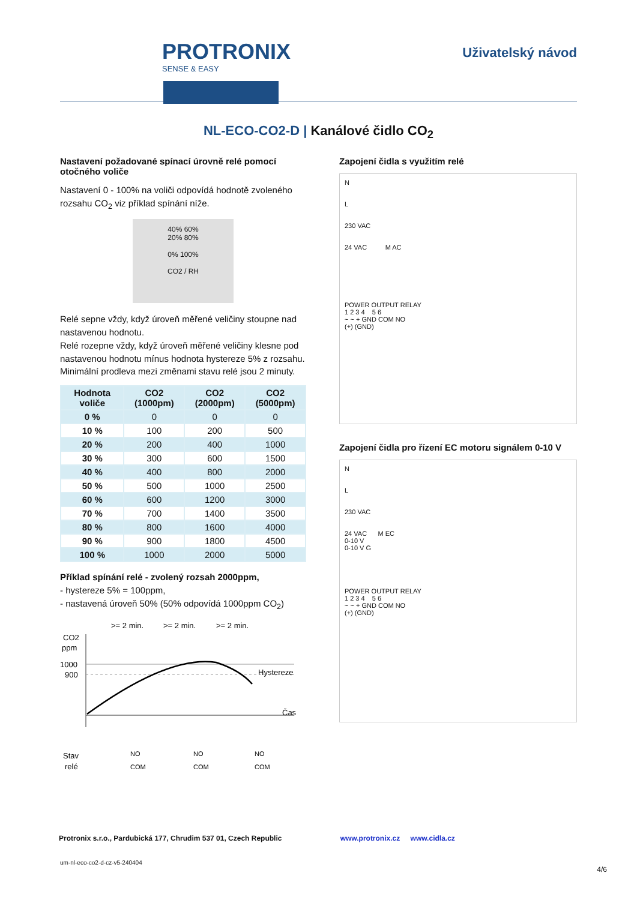PROTRONIX
SENSE & EASY
Uživatelský návod
NL-ECO-CO2-D | Kanálové čidlo CO<sub>2</sub>
Nastavení požadované spínací úrovně relé pomocí otočného voliče
Nastavení 0 - 100% na voliči odpovídá hodnotě zvoleného rozsahu CO<sub>2</sub> viz příklad spínání níže.
40% 60%
20% 80%
0% 100%
CO2 / RH
Relé sepne vždy, když úroveň měřené veličiny stoupne nad nastavenou hodnotu.
Relé rozepne vždy, když úroveň měřené veličiny klesne pod nastavenou hodnotu mínus hodnota hystereze 5% z rozsahu.
Minimální prodleva mezi změnami stavu relé jsou 2 minuty.
| Hodnota voliče | CO2 (1000pm) | CO2 (2000pm) | CO2 (5000pm) |
| --- | --- | --- | --- |
| 0 % | 0 | 0 | 0 |
| 10 % | 100 | 200 | 500 |
| 20 % | 200 | 400 | 1000 |
| 30 % | 300 | 600 | 1500 |
| 40 % | 400 | 800 | 2000 |
| 50 % | 500 | 1000 | 2500 |
| 60 % | 600 | 1200 | 3000 |
| 70 % | 700 | 1400 | 3500 |
| 80 % | 800 | 1600 | 4000 |
| 90 % | 900 | 1800 | 4500 |
| 100 % | 1000 | 2000 | 5000 |
Příklad spínání relé - zvolený rozsah 2000ppm,
- hystereze 5% = 100ppm,
- nastavená úroveň 50% (50% odpovídá 1000ppm CO<sub>2</sub>)
>= 2 min.
>= 2 min.
>= 2 min.
CO2
ppm
1000
900
Hystereze
Čas
Stav
relé
NO
COM
NO
COM
NO
COM
Zapojení čidla s využitím relé
N
L
230 VAC
24 VAC M AC
POWER OUTPUT RELAY
1 2 3 4 5 6
~ ~ + GND COM NO
(+) (GND)
Zapojení čidla pro řízení EC motoru signálem 0-10 V
N
L
230 VAC
24 VAC M EC
0-10 V
0-10 V G
POWER OUTPUT RELAY
1 2 3 4 5 6
~ ~ + GND COM NO
(+) (GND)
Protronix s.r.o., Pardubická 177, Chrudim 537 01, Czech Republic www.protronix.cz www.cidla.cz
um-nl-eco-co2-d-cz-v5-240404
4/6